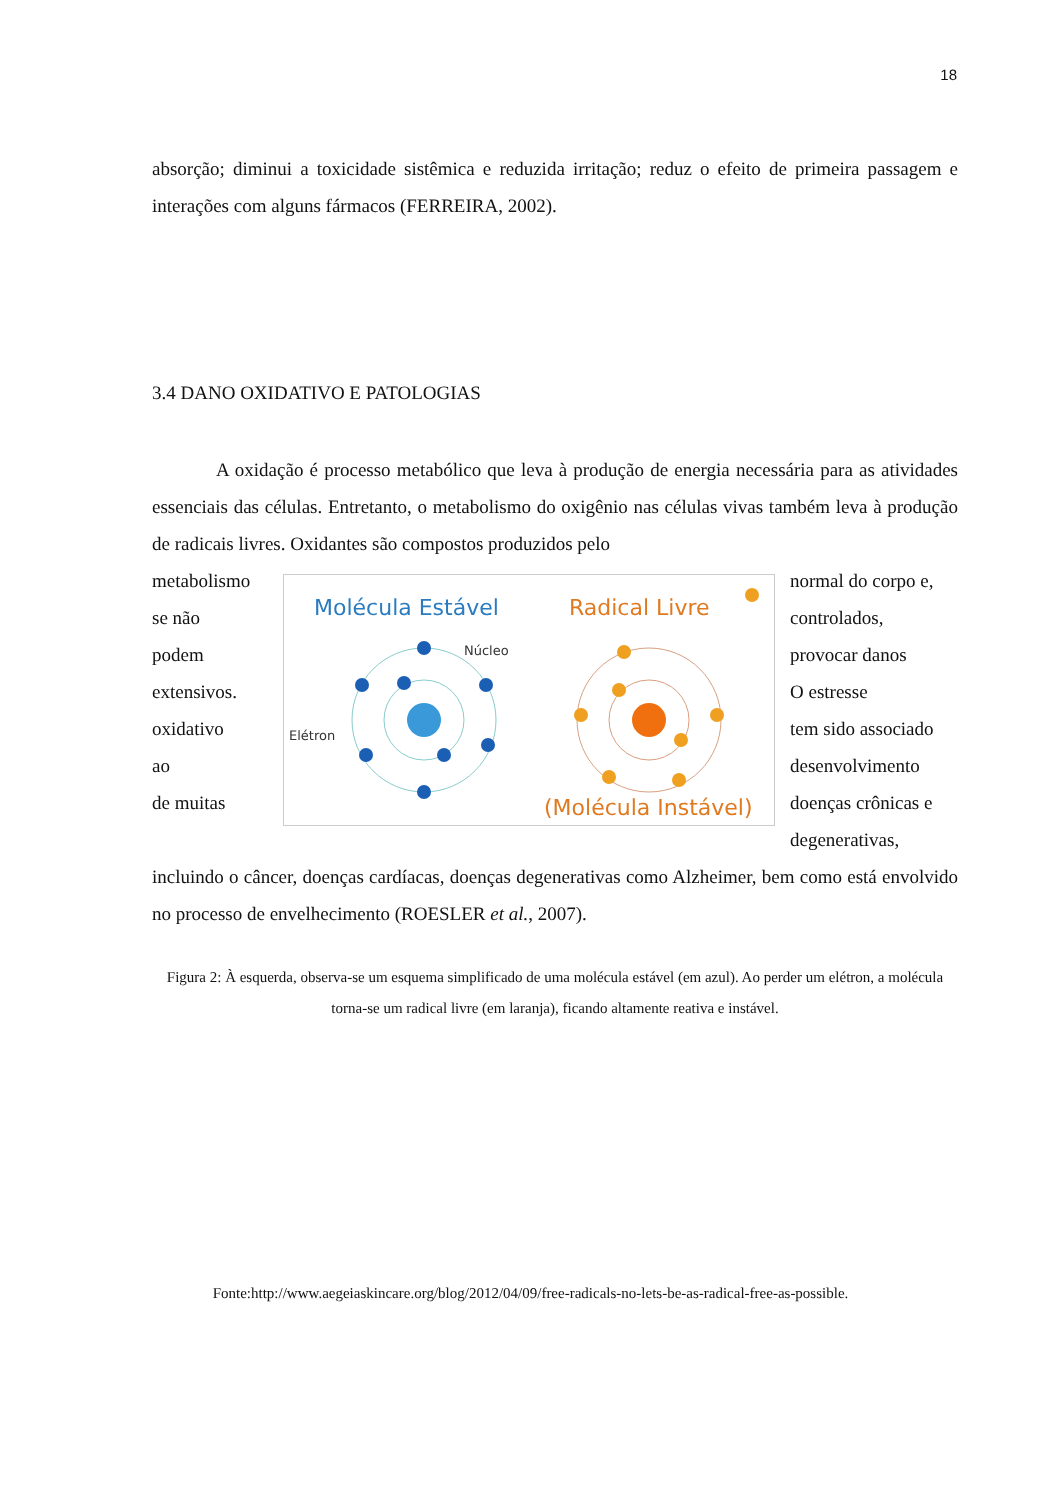18
absorção; diminui a toxicidade sistêmica e reduzida irritação; reduz o efeito de primeira passagem e interações com alguns fármacos (FERREIRA, 2002).
3.4 DANO OXIDATIVO E PATOLOGIAS
A oxidação é processo metabólico que leva à produção de energia necessária para as atividades essenciais das células. Entretanto, o metabolismo do oxigênio nas células vivas também leva à produção de radicais livres. Oxidantes são compostos produzidos pelo
metabolismo
se não
podem
extensivos.
oxidativo
ao
de muitas
Molécula Estável
Radical Livre
Núcleo
Elétron
(Molécula Instável)
normal do corpo e,
controlados,
provocar danos
O estresse
tem sido associado
desenvolvimento
doenças crônicas e
degenerativas,
incluindo o câncer, doenças cardíacas, doenças degenerativas como Alzheimer, bem como está envolvido no processo de envelhecimento (ROESLER et al., 2007).
Figura 2: À esquerda, observa-se um esquema simplificado de uma molécula estável (em azul). Ao perder um elétron, a molécula torna-se um radical livre (em laranja), ficando altamente reativa e instável.
Fonte:http://www.aegeiaskincare.org/blog/2012/04/09/free-radicals-no-lets-be-as-radical-free-as-possible.